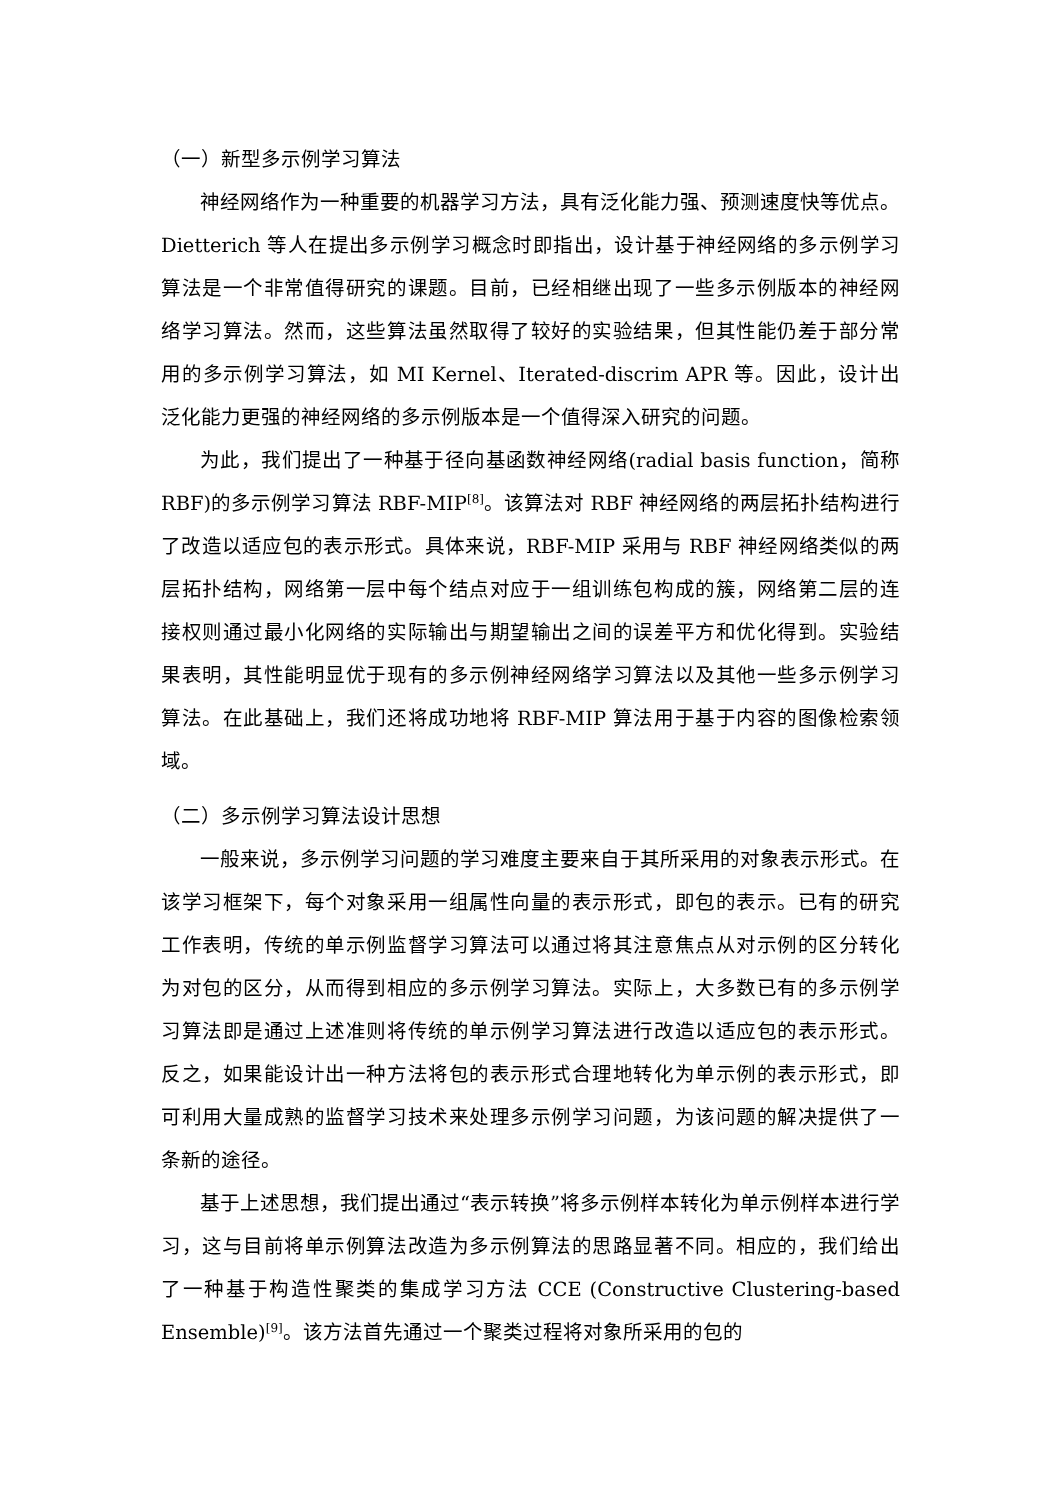（一）新型多示例学习算法
神经网络作为一种重要的机器学习方法，具有泛化能力强、预测速度快等优点。Dietterich 等人在提出多示例学习概念时即指出，设计基于神经网络的多示例学习算法是一个非常值得研究的课题。目前，已经相继出现了一些多示例版本的神经网络学习算法。然而，这些算法虽然取得了较好的实验结果，但其性能仍差于部分常用的多示例学习算法，如 MI Kernel、Iterated-discrim APR 等。因此，设计出泛化能力更强的神经网络的多示例版本是一个值得深入研究的问题。
为此，我们提出了一种基于径向基函数神经网络(radial basis function，简称RBF)的多示例学习算法 RBF-MIP<sup>[8]</sup>。该算法对 RBF 神经网络的两层拓扑结构进行了改造以适应包的表示形式。具体来说，RBF-MIP 采用与 RBF 神经网络类似的两层拓扑结构，网络第一层中每个结点对应于一组训练包构成的簇，网络第二层的连接权则通过最小化网络的实际输出与期望输出之间的误差平方和优化得到。实验结果表明，其性能明显优于现有的多示例神经网络学习算法以及其他一些多示例学习算法。在此基础上，我们还将成功地将 RBF-MIP 算法用于基于内容的图像检索领域。
（二）多示例学习算法设计思想
一般来说，多示例学习问题的学习难度主要来自于其所采用的对象表示形式。在该学习框架下，每个对象采用一组属性向量的表示形式，即包的表示。已有的研究工作表明，传统的单示例监督学习算法可以通过将其注意焦点从对示例的区分转化为对包的区分，从而得到相应的多示例学习算法。实际上，大多数已有的多示例学习算法即是通过上述准则将传统的单示例学习算法进行改造以适应包的表示形式。反之，如果能设计出一种方法将包的表示形式合理地转化为单示例的表示形式，即可利用大量成熟的监督学习技术来处理多示例学习问题，为该问题的解决提供了一条新的途径。
基于上述思想，我们提出通过“表示转换”将多示例样本转化为单示例样本进行学习，这与目前将单示例算法改造为多示例算法的思路显著不同。相应的，我们给出了一种基于构造性聚类的集成学习方法 CCE (Constructive Clustering-based Ensemble)<sup>[9]</sup>。该方法首先通过一个聚类过程将对象所采用的包的